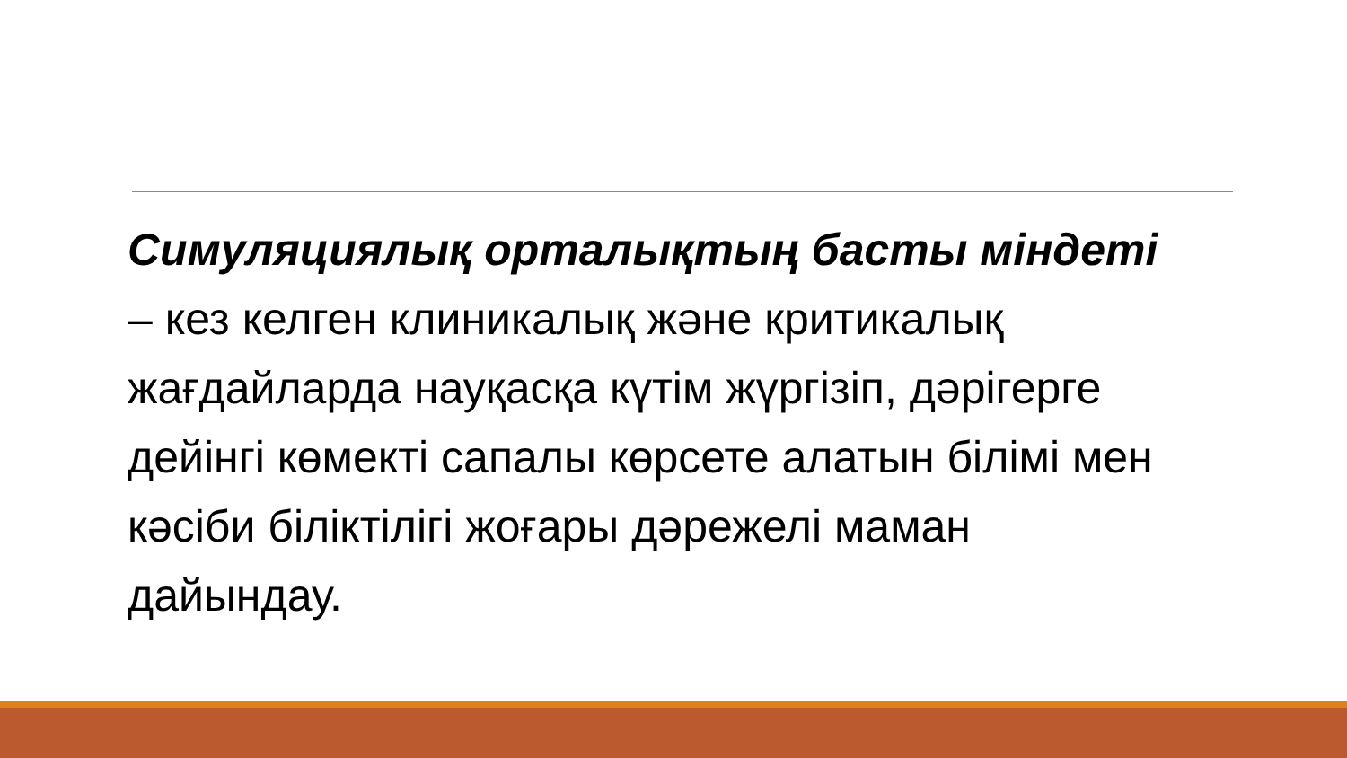Симуляциялық орталықтың басты міндеті – кез келген клиникалық және критикалық жағдайларда науқасқа күтім жүргізіп, дәрігерге дейінгі көмекті сапалы көрсете алатын білімі мен кәсіби біліктілігі жоғары дәрежелі маман дайындау.